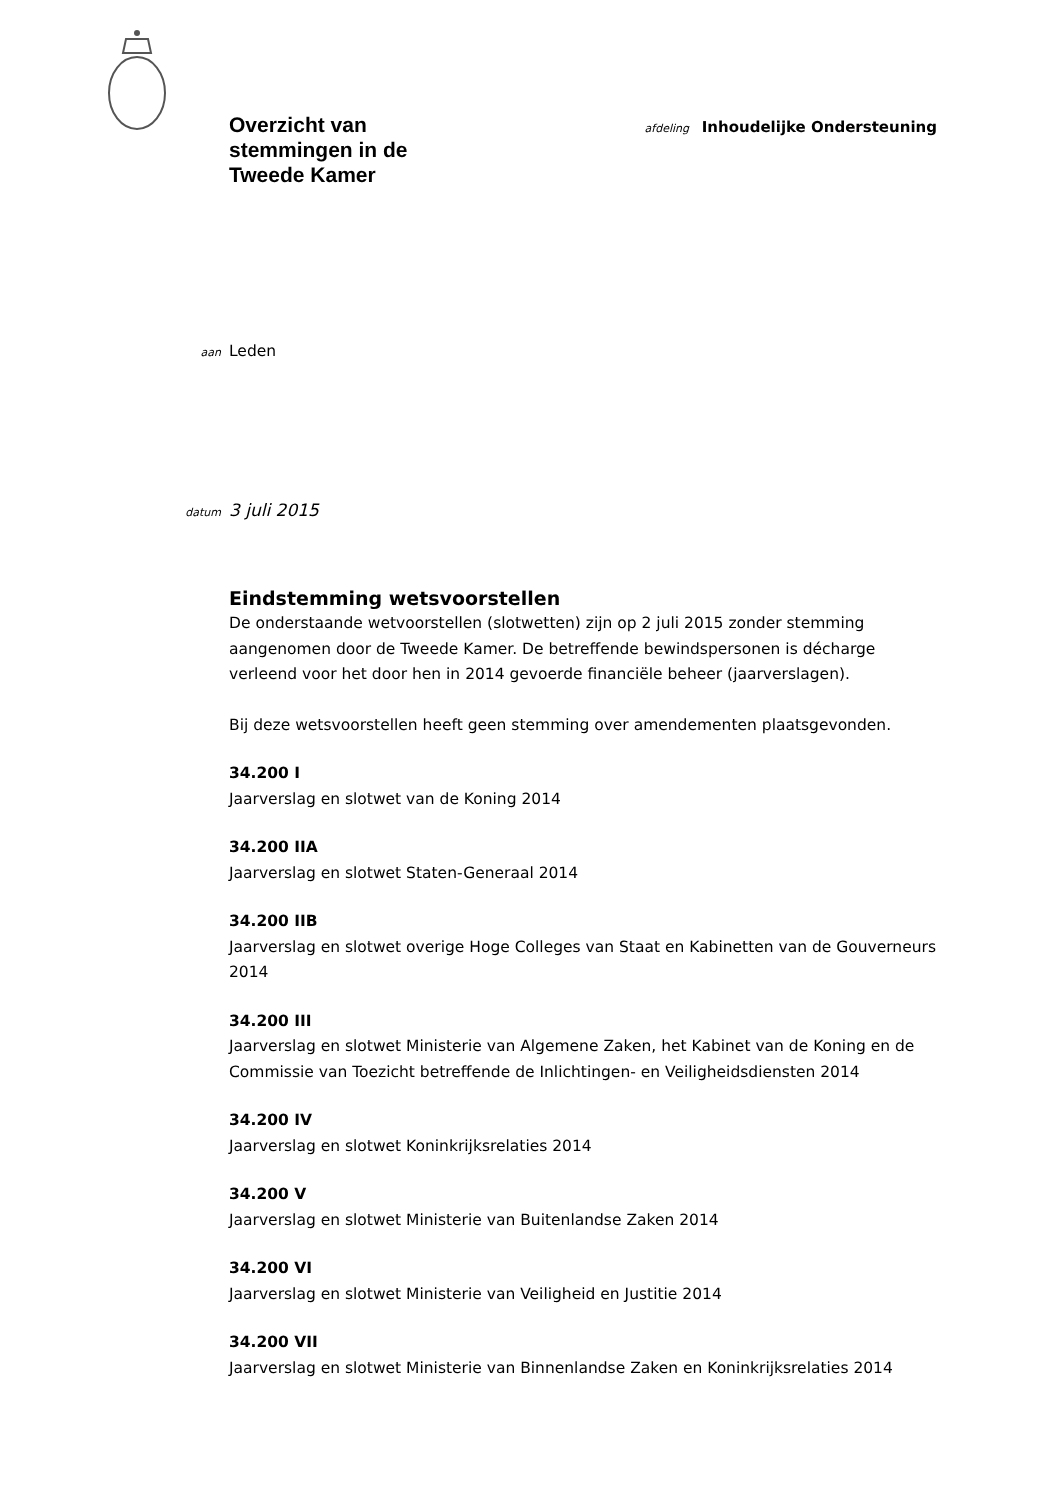Overzicht van
stemmingen in de
Tweede Kamer
afdeling Inhoudelijke Ondersteuning
aan Leden
datum 3 juli 2015
Eindstemming wetsvoorstellen
De onderstaande wetvoorstellen (slotwetten) zijn op 2 juli 2015 zonder stemming
aangenomen door de Tweede Kamer. De betreffende bewindspersonen is décharge
verleend voor het door hen in 2014 gevoerde financiële beheer (jaarverslagen).
Bij deze wetsvoorstellen heeft geen stemming over amendementen plaatsgevonden.
34.200 I
Jaarverslag en slotwet van de Koning 2014
34.200 IIA
Jaarverslag en slotwet Staten-Generaal 2014
34.200 IIB
Jaarverslag en slotwet overige Hoge Colleges van Staat en Kabinetten van de Gouverneurs
2014
34.200 III
Jaarverslag en slotwet Ministerie van Algemene Zaken, het Kabinet van de Koning en de
Commissie van Toezicht betreffende de Inlichtingen- en Veiligheidsdiensten 2014
34.200 IV
Jaarverslag en slotwet Koninkrijksrelaties 2014
34.200 V
Jaarverslag en slotwet Ministerie van Buitenlandse Zaken 2014
34.200 VI
Jaarverslag en slotwet Ministerie van Veiligheid en Justitie 2014
34.200 VII
Jaarverslag en slotwet Ministerie van Binnenlandse Zaken en Koninkrijksrelaties 2014